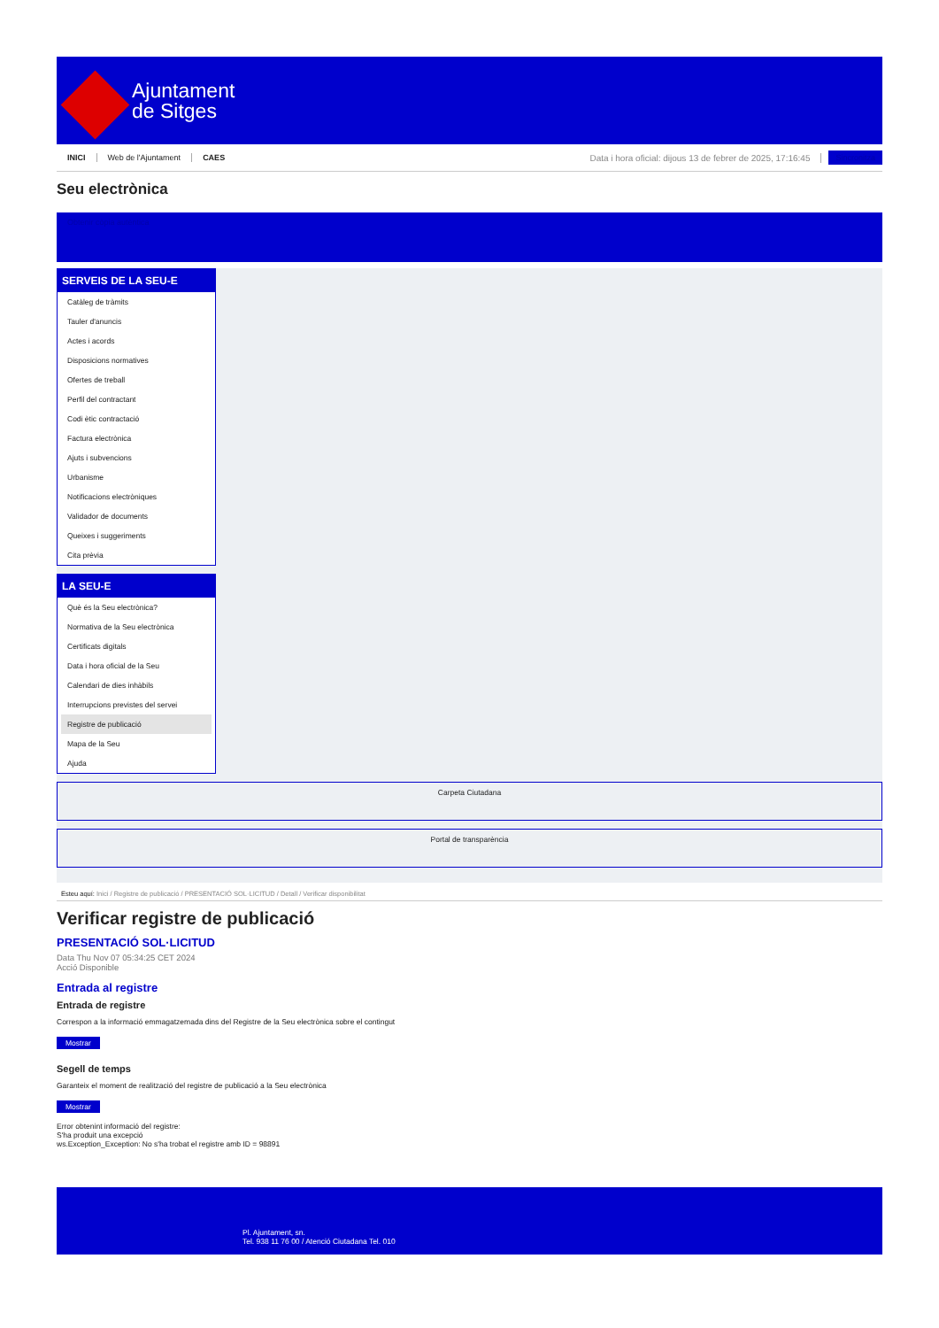Ajuntament
de Sitges
INICI Web de l'Ajuntament CAES Data i hora oficial: dijous 13 de febrer de 2025, 17:16:45 Sincronitza
Seu electrònica
Obtenir còpia autèntica
SERVEIS DE LA SEU-E
Catàleg de tràmits
Tauler d'anuncis
Actes i acords
Disposicions normatives
Ofertes de treball
Perfil del contractant
Codi ètic contractació
Factura electrònica
Ajuts i subvencions
Urbanisme
Notificacions electròniques
Validador de documents
Queixes i suggeriments
Cita prèvia
LA SEU-E
Què és la Seu electrònica?
Normativa de la Seu electrònica
Certificats digitals
Data i hora oficial de la Seu
Calendari de dies inhàbils
Interrupcions previstes del servei
Registre de publicació
Mapa de la Seu
Ajuda
Carpeta Ciutadana
Portal de transparència
Esteu aquí: Inici / Registre de publicació / PRESENTACIÓ SOL·LICITUD / Detall / Verificar disponibilitat
Verificar registre de publicació
PRESENTACIÓ SOL·LICITUD
Data Thu Nov 07 05:34:25 CET 2024
Acció Disponible
Entrada al registre
Entrada de registre
Correspon a la informació emmagatzemada dins del Registre de la Seu electrònica sobre el contingut
Mostrar
Segell de temps
Garanteix el moment de realització del registre de publicació a la Seu electrònica
Mostrar
Error obtenint informació del registre:
S'ha produit una excepció
ws.Exception_Exception: No s'ha trobat el registre amb ID = 98891
Pl. Ajuntament, sn.
Tel. 938 11 76 00 / Atenció Ciutadana Tel. 010